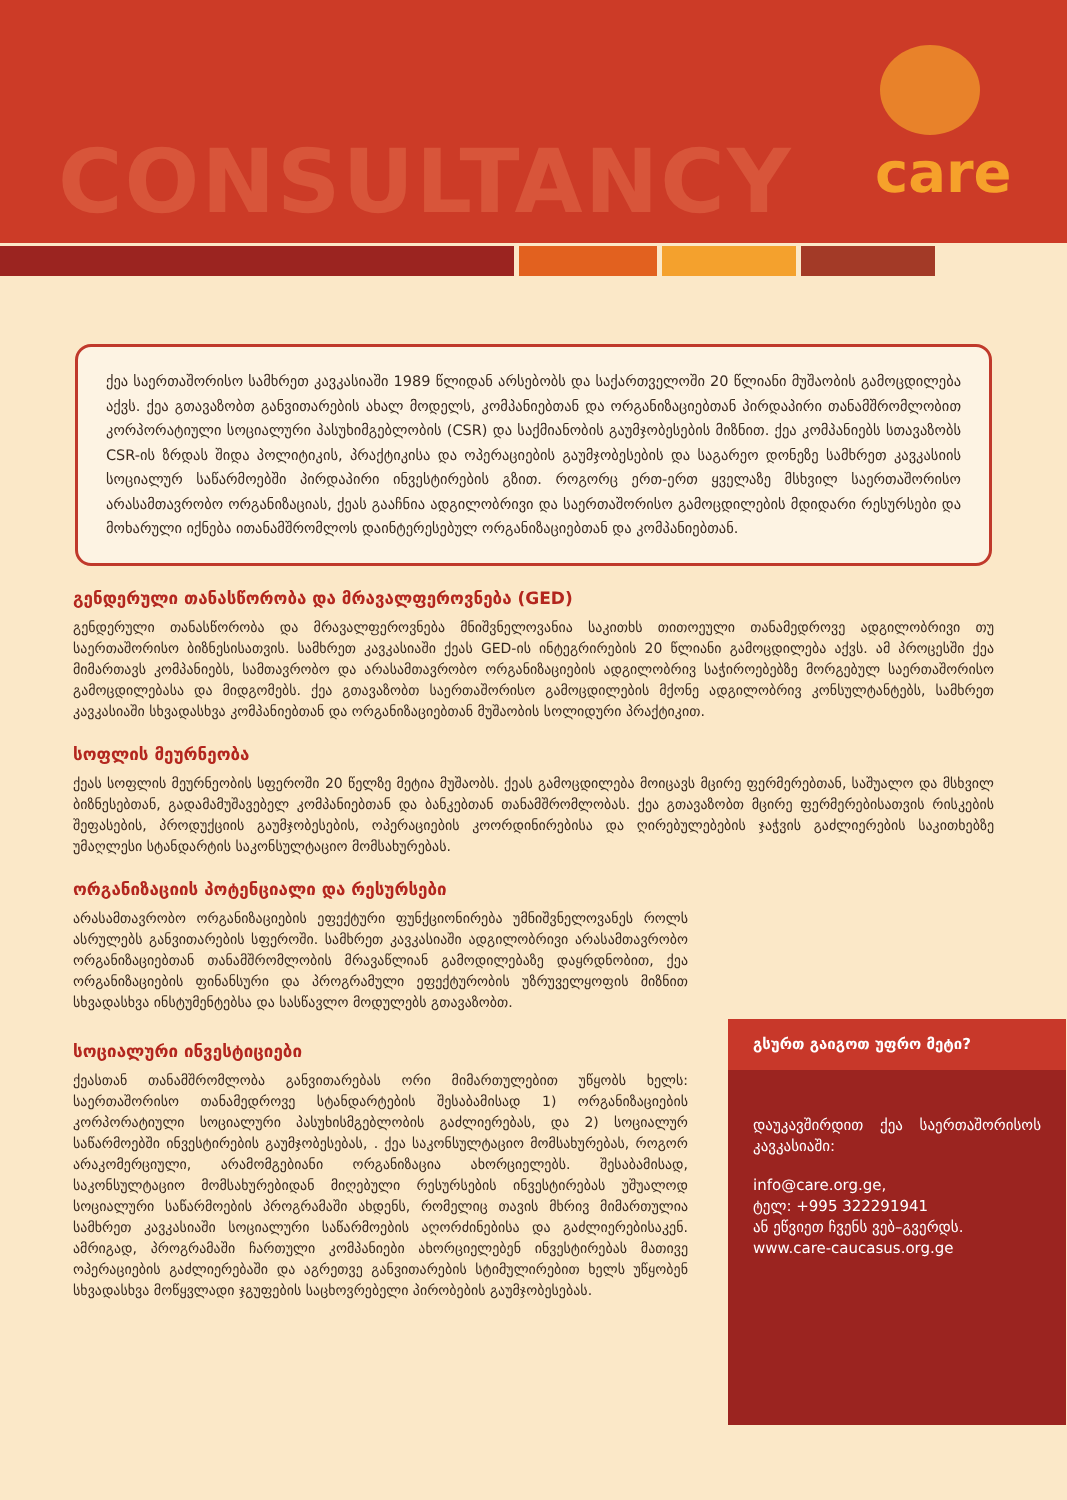CONSULTANCY care
ქეა საერთაშორისო სამხრეთ კავკასიაში 1989 წლიდან არსებობს და საქართველოში 20 წლიანი მუშაობის გამოცდილება აქვს. ქეა გთავაზობთ განვითარების ახალ მოდელს, კომპანიებთან და ორგანიზაციებთან პირდაპირი თანამშრომლობით კორპორატიული სოციალური პასუხიმგებლობის (CSR) და საქმიანობის გაუმჯობესების მიზნით. ქეა კომპანიებს სთავაზობს CSR-ის ზრდას შიდა პოლიტიკის, პრაქტიკისა და ოპერაციების გაუმჯობესების და საგარეო დონეზე სამხრეთ კავკასიის სოციალურ საწარმოებში პირდაპირი ინვესტირების გზით. როგორც ერთ-ერთ ყველაზე მსხვილ საერთაშორისო არასამთავრობო ორგანიზაციას, ქეას გააჩნია ადგილობრივი და საერთაშორისო გამოცდილების მდიდარი რესურსები და მოხარული იქნება ითანამშრომლოს დაინტერესებულ ორგანიზაციებთან და კომპანიებთან.
გენდერული თანასწორობა და მრავალფეროვნება (GED)
გენდერული თანასწორობა და მრავალფეროვნება მნიშვნელოვანია საკითხს თითოეული თანამედროვე ადგილობრივი თუ საერთაშორისო ბიზნესისათვის. სამხრეთ კავკასიაში ქეას GED-ის ინტეგრირების 20 წლიანი გამოცდილება აქვს. ამ პროცესში ქეა მიმართავს კომპანიებს, სამთავრობო და არასამთავრობო ორგანიზაციების ადგილობრივ საჭიროებებზე მორგებულ საერთაშორისო გამოცდილებასა და მიდგომებს. ქეა გთავაზობთ საერთაშორისო გამოცდილების მქონე ადგილობრივ კონსულტანტებს, სამხრეთ კავკასიაში სხვადასხვა კომპანიებთან და ორგანიზაციებთან მუშაობის სოლიდური პრაქტიკით.
სოფლის მეურნეობა
ქეას სოფლის მეურნეობის სფეროში 20 წელზე მეტია მუშაობს. ქეას გამოცდილება მოიცავს მცირე ფერმერებთან, საშუალო და მსხვილ ბიზნესებთან, გადამამუშავებელ კომპანიებთან და ბანკებთან თანამშრომლობას. ქეა გთავაზობთ მცირე ფერმერებისათვის რისკების შეფასების, პროდუქციის გაუმჯობესების, ოპერაციების კოორდინირებისა და ღირებულებების ჯაჭვის გაძლიერების საკითხებზე უმაღლესი სტანდარტის საკონსულტაციო მომსახურებას.
ორგანიზაციის პოტენციალი და რესურსები
არასამთავრობო ორგანიზაციების ეფექტური ფუნქციონირება უმნიშვნელოვანეს როლს ასრულებს განვითარების სფეროში. სამხრეთ კავკასიაში ადგილობრივი არასამთავრობო ორგანიზაციებთან თანამშრომლობის მრავაწლიან გამოდილებაზე დაყრდნობით, ქეა ორგანიზაციების ფინანსური და პროგრამული ეფექტურობის უზრუველყოფის მიზნით სხვადასხვა ინსტუმენტებსა და სასწავლო მოდულებს გთავაზობთ.
სოციალური ინვესტიციები
ქეასთან თანამშრომლობა განვითარებას ორი მიმართულებით უწყობს ხელს: საერთაშორისო თანამედროვე სტანდარტების შესაბამისად 1) ორგანიზაციების კორპორატიული სოციალური პასუხისმგებლობის გაძლიერებას, და 2) სოციალურ საწარმოებში ინვესტირების გაუმჯობესებას, . ქეა საკონსულტაციო მომსახურებას, როგორ არაკომერციული, არამომგებიანი ორგანიზაცია ახორციელებს. შესაბამისად, საკონსულტაციო მომსახურებიდან მიღებული რესურსების ინვესტირებას უშუალოდ სოციალური საწარმოების პროგრამაში ახდენს, რომელიც თავის მხრივ მიმართულია სამხრეთ კავკასიაში სოციალური საწარმოების აღორძინებისა და გაძლიერებისაკენ. ამრიგად, პროგრამაში ჩართული კომპანიები ახორციელებენ ინვესტირებას მათივე ოპერაციების გაძლიერებაში და აგრეთვე განვითარების სტიმულირებით ხელს უწყობენ სხვადასხვა მოწყვლადი ჯგუფების საცხოვრებელი პირობების გაუმჯობესებას.
გსურთ გაიგოთ უფრო მეტი?
დაუკავშირდით ქეა საერთაშორისოს კავკასიაში:
info@care.org.ge,
ტელ: +995 322291941
ან ეწვიეთ ჩვენს ვებ–გვერდს.
www.care-caucasus.org.ge